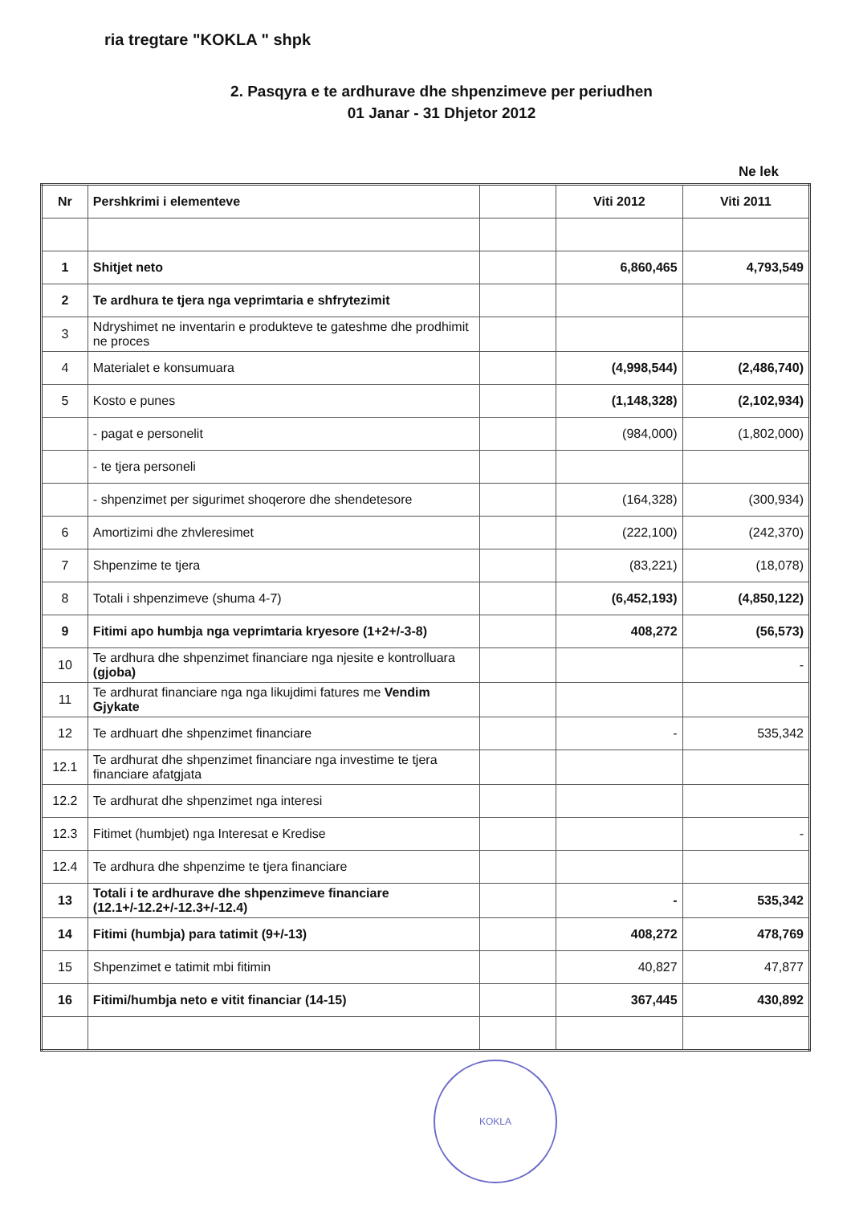ria tregtare "KOKLA " shpk
2. Pasqyra e te ardhurave dhe shpenzimeve per periudhen
01 Janar - 31 Dhjetor 2012
Ne lek
| Nr | Pershkrimi i elementeve | | Viti 2012 | Viti 2011 |
| --- | --- | --- | --- | --- |
| 1 | Shitjet neto | | 6,860,465 | 4,793,549 |
| 2 | Te ardhura te tjera nga veprimtaria e shfrytezimit | | | |
| 3 | Ndryshimet ne inventarin e produkteve te gateshme dhe prodhimit ne proces | | | |
| 4 | Materialet e konsumuara | | (4,998,544) | (2,486,740) |
| 5 | Kosto e punes | | (1,148,328) | (2,102,934) |
| | - pagat e personelit | | (984,000) | (1,802,000) |
| | - te tjera personeli | | | |
| | - shpenzimet per sigurimet shoqerore dhe shendetesore | | (164,328) | (300,934) |
| 6 | Amortizimi dhe zhvleresimet | | (222,100) | (242,370) |
| 7 | Shpenzime te tjera | | (83,221) | (18,078) |
| 8 | Totali i shpenzimeve (shuma 4-7) | | (6,452,193) | (4,850,122) |
| 9 | Fitimi apo humbja nga veprimtaria kryesore (1+2+/-3-8) | | 408,272 | (56,573) |
| 10 | Te ardhura dhe shpenzimet financiare nga njesite e kontrolluara (gjoba) | | | - |
| 11 | Te ardhurat financiare nga nga likujdimi fatures me Vendim Gjykate | | | |
| 12 | Te ardhuart dhe shpenzimet financiare | | - | 535,342 |
| 12.1 | Te ardhurat dhe shpenzimet financiare nga investime te tjera financiare afatgjata | | | |
| 12.2 | Te ardhurat dhe shpenzimet nga interesi | | | |
| 12.3 | Fitimet (humbjet) nga Interesat e Kredise | | | - |
| 12.4 | Te ardhura dhe shpenzime te tjera financiare | | | |
| 13 | Totali i te ardhurave dhe shpenzimeve financiare (12.1+/-12.2+/-12.3+/-12.4) | | - | 535,342 |
| 14 | Fitimi (humbja) para tatimit (9+/-13) | | 408,272 | 478,769 |
| 15 | Shpenzimet e tatimit mbi fitimin | | 40,827 | 47,877 |
| 16 | Fitimi/humbja neto e vitit financiar (14-15) | | 367,445 | 430,892 |
KOKLA